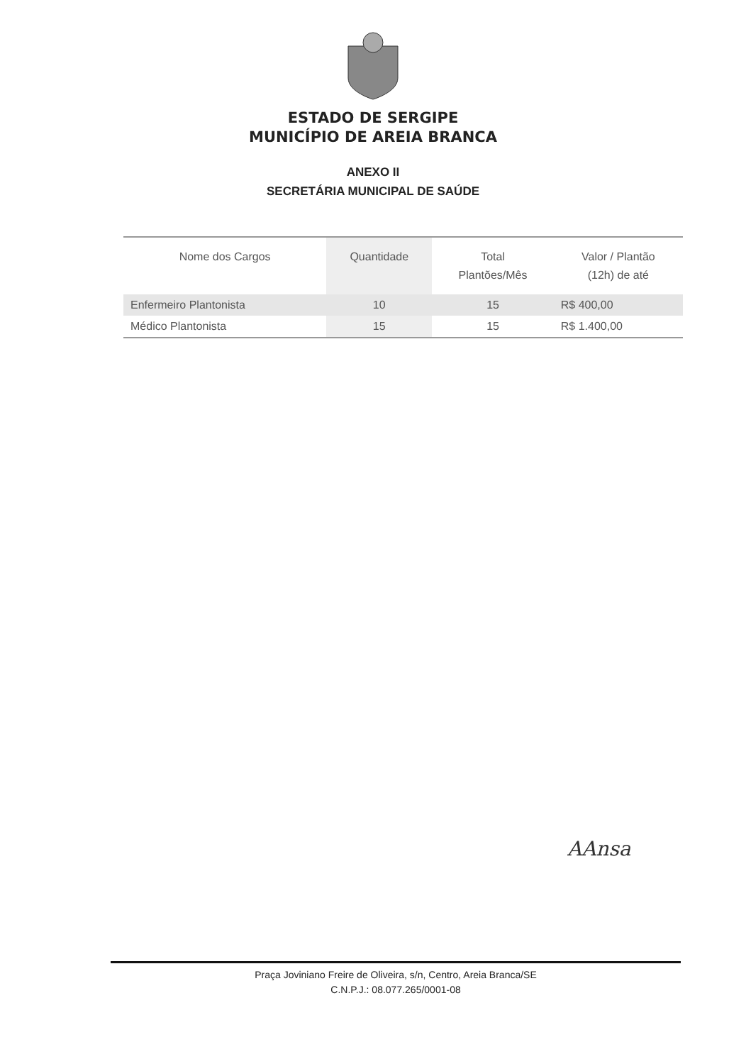ESTADO DE SERGIPE
MUNICÍPIO DE AREIA BRANCA
ANEXO II
SECRETÁRIA MUNICIPAL DE SAÚDE
| Nome dos Cargos | Quantidade | Total Plantões/Mês | Valor / Plantão (12h) de até |
| --- | --- | --- | --- |
| Enfermeiro Plantonista | 10 | 15 | R$ 400,00 |
| Médico Plantonista | 15 | 15 | R$ 1.400,00 |
AAnsa
Praça Joviniano Freire de Oliveira, s/n, Centro, Areia Branca/SE
C.N.P.J.: 08.077.265/0001-08